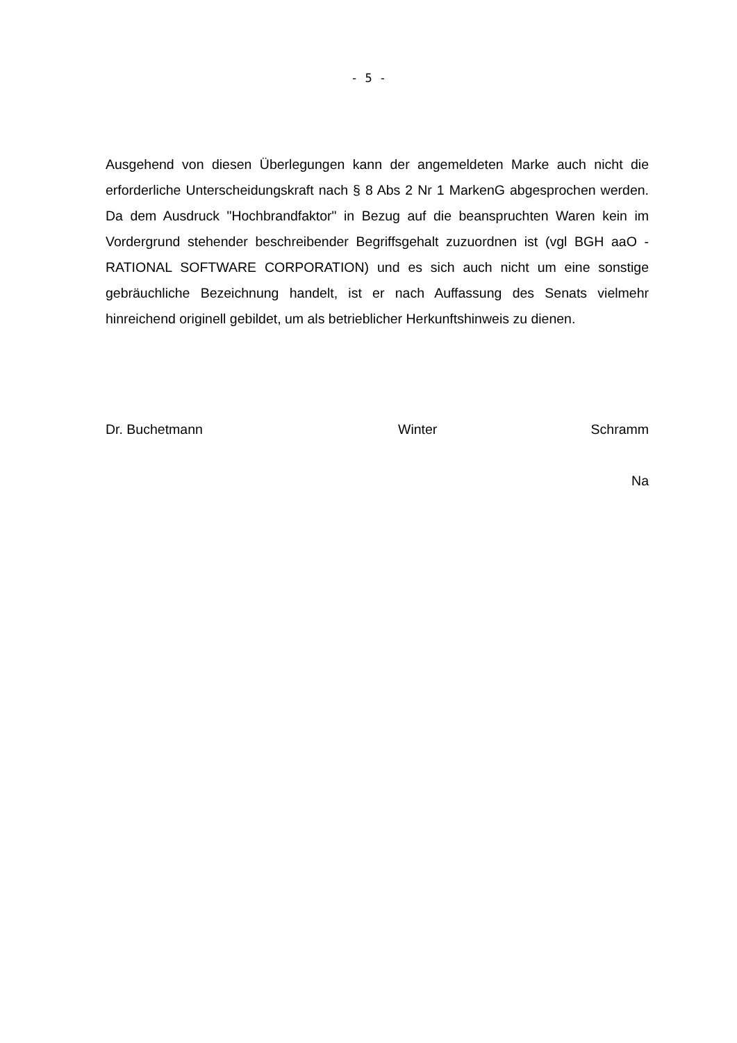- 5 -
Ausgehend von diesen Überlegungen kann der angemeldeten Marke auch nicht die erforderliche Unterscheidungskraft nach § 8 Abs 2 Nr 1 MarkenG abgesprochen werden. Da dem Ausdruck "Hochbrandfaktor" in Bezug auf die beanspruchten Waren kein im Vordergrund stehender beschreibender Begriffsgehalt zuzuordnen ist (vgl BGH aaO - RATIONAL SOFTWARE CORPORATION) und es sich auch nicht um eine sonstige gebräuchliche Bezeichnung handelt, ist er nach Auffassung des Senats vielmehr hinreichend originell gebildet, um als betrieblicher Herkunftshinweis zu dienen.
Dr. Buchetmann Winter Schramm
Na